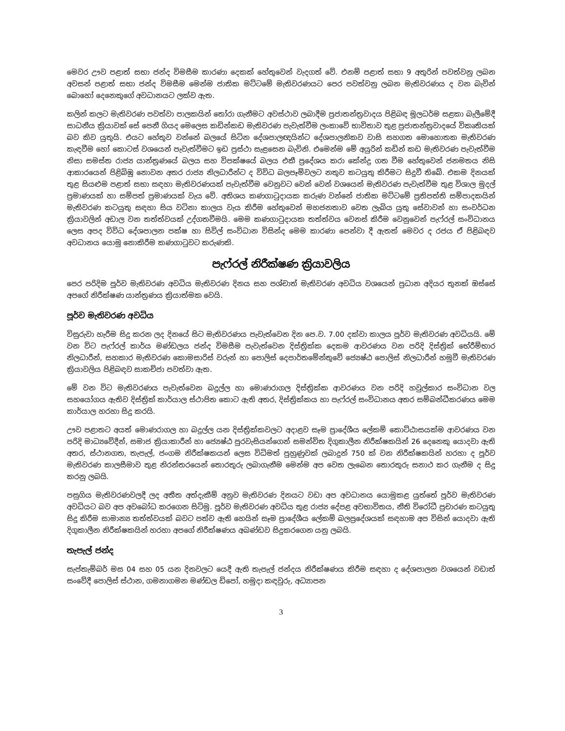මෙවර ඌව පළාත් සභා ජන්ද විමසීම කාරණා දෙකක් හේතුවෙන් වැදගත් වේ. එනම් පළාත් සභා 9 අතුරින් පවත්වනු ලබන අවසන් පළාත් සභා ජන්ද විමසීම මෙන්ම ජාතික මට්ටමේ මැතිවරණයට පෙර පවත්වනු ලබන මැතිවරණය ද වන බැවින් බොහෝ දෙනෙකුගේ අවධානයට ලක්ව ඇත.
කලින් කලට මැතිවරණ පවත්වා පාලකයින් තෝරා ගැනීමට අවස්ථාව ලබාදීම ප්‍රජාතන්ත්‍රවාදය පිළිබඳ මූලධර්ම සළකා බැලීමේදී සාධනීය ක්‍රියාවක් සේ පෙනී ගියද මෙලෙස කඩින්කඩ මැතිවරණ පැවැත්වීම ලංකාවේ භාවිතාව තුළ ප්‍රජාතන්ත්‍රවාදයේ විකෘතියක් බව කිව යුතුයි. එයට හේතුව වන්නේ බලයේ සිටින දේශපාලඥයින්ට දේශපාලනිකව වාසි සහගත මොහොතක මැතිවරණ කැඳවීම හෝ කොටස් වශයෙන් පැවැත්වීමට ඉඩ ප්‍රස්ථා සැළසෙන බැවිනි. එමෙන්ම මේ අයුරින් කඩින් කඩ මැතිවරණ පැවැත්වීම නිසා සමස්ත රාජ්‍ය යාන්ත්‍රණයේ බලය සහ විපක්ෂයේ බලය එකී ප්‍රදේශය කරා කේන්ද්‍ර ගත වීම හේතුවෙන් ජනමතය නිසි ආකාරයෙන් පිළිබිඹු නොවන අතර රාජ්‍ය නිලධාරීන්ට ද විවිධ බලපෑම්වලට නතුව කටයුතු කිරීමට සිදුවී තිබේ. එකම දිනයක් තුළ සියළුම පළාත් සභා සඳහා මැතිවරණයක් පැවැත්වීම වෙනුවට වෙන් වෙන් වශයෙන් මැතිවරණ පැවැත්වීම තුළ විශාල මුදල් ප්‍රමාණයක් හා සම්පත් ප්‍රමාණයක් වැය වේ. අතිශය කණගාටුදායක කරුණ වන්නේ ජාතික මට්ටමේ ප්‍රතිපත්ති සම්පාදකයින් මැතිවරණ කටයුතු සඳහා සිය වටිනා කාලය වැය කිරීම හේතුවෙන් මහජනතාව වෙත ලැබිය යුතු සේවාවන් හා සංවර්ධන ක්‍රියාවලින් අඩාල වන තත්ත්වයක් උද්ගතවීමයි. මෙම කණගාටුදායක තත්ත්වය වෙනස් කිරීම වෙනුවෙන් පැෆ්රල් සංවිධානය ලෙස අපද විවිධ දේශපාලන පක්ෂ හා සිවිල් සංවිධාන විසින්ද මෙම කාරණා පෙන්වා දී ඇතත් මෙවර ද රජය ඒ පිළිබඳව අවධානය යොමු නොකිරීම කණගාටුවට කරුණකි.
පැෆ්රල් නිරීක්ෂණ ක්‍රියාවලිය
පෙර පරිදිම පූර්ව මැතිවරණ අවධිය මැතිවරණ දිනය සහ පශ්චාත් මැතිවරණ අවධිය වශයෙන් ප්‍රධාන අදියර තුනක් ඔස්සේ අපගේ නිරීක්ෂණ යාන්ත්‍රණය ක්‍රියාත්මක වෙයි.
පූර්ව මැතිවරණ අවධිය
විසුරුවා හැරීම සිදු කරන ලද දිනයේ සිට මැතිවරණය පැවැත්වෙන දින පෙ.ව. 7.00 දක්වා කාලය පූර්ව මැතිවරණ අවධියයි. මේ වන විට පැෆ්රල් කාර්ය මණ්ඩලය ජන්ද විමසීම පැවැත්වෙන දිස්ත්‍රික්ක දෙකම ආවරණය වන පරිදි දිස්ත්‍රික් භේරීම්භාර නිලධාරීන්, සහකාර මැතිවරණ කොමසාරිස් වරුන් හා පොලිස් දෙපාර්තමේන්තුවේ ජ්‍යෙෂ්ඨ පොලිස් නිලධාරීන් හමුවී මැතිවරණ ක්‍රියාවලිය පිළිබඳව සාකච්ජා පවත්වා ඇත.
මේ වන විට මැතිවරණය පැවැත්වෙන බදුල්ල හා මොණරාගල දිස්ත්‍රික්ක ආවරණය වන පරිදි හවුල්කාර සංවිධාන වල සහයෝගය ඇතිව දිස්ත්‍රික් කාර්යාල ස්ථාපිත කොට ඇති අතර, දිස්ත්‍රික්කය හා පැෆ්රල් සංවිධානය අතර සම්බන්ධීකරණය මෙම කාර්යාල හරහා සිදු කරයි.
ඌව පළාතට අයත් මොණරාගල හා බදුල්ල යන දිස්ත්‍රික්කවලට අදාළව සෑම ප්‍රාදේශීය ලේකම් කොට්ඨාසයක්ම ආවරණය වන පරිදි මාධ්‍යවේදීන්, සමාජ ක්‍රියාකාරීන් හා ජ්‍යෙෂ්ඨ පුරවැසියන්ගෙන් සමන්විත දිගුකාලීන නිරීක්ෂකයින් 26 දෙනෙකු යොදවා ඇති අතර, ස්ථානගත, තැපැල්, ජංගම නිරීක්ෂකයන් ලෙස විධිමත් පුහුණුවක් ලබාදුන් 750 ක් වන නිරීක්ෂකයින් හරහා ද පූර්ව මැතිවරණ කාලසීමාව තුළ නිරන්තරයෙන් තොරතුරු ලබාගැනීම මෙන්ම අප වෙත ලැබෙන තොරතුරු සනාථ කර ගැනීම ද සිදු කරනු ලබයි.
පසුගිය මැතිවරණවලදී ලද අතීත අත්දැකීම් අනුව මැතිවරණ දිනයට වඩා අප අවධානය යොමුකළ යුත්තේ පූර්ව මැතිවරණ අවධියට බව අප අවබෝධ කරගෙන සිටිමු. පූර්ව මැතිවරණ අවධිය තුළ රාජ්‍ය දේපළ අවභාවිතය, නීති විරෝධී ප්‍රචාරණ කටයුතු සිදු කිරීම සාමාන්‍ය තත්ත්වයක් බවට පත්ව ඇති හෙයින් සෑම ප්‍රාදේශීය ලේකම් බලප්‍රදේශයක් සඳහාම අප විසින් යොදවා ඇති දිගුකාලීන නිරීක්ෂකයින් හරහා අපගේ නිරීක්ෂණය අඛණ්ඩව සිදුකරගෙන යනු ලබයි.
තැපැල් ජන්ද
සැප්තැම්බර් මස 04 සහ 05 යන දිනවලට යෙදී ඇති තැපැල් ජන්දය නිරීක්ෂණය කිරීම සඳහා ද දේශපාලන වශයෙන් වඩාත් සංවේදී පොලිස් ස්ථාන, ගමනාගමන මණ්ඩල ඩිපෝ, හමුදා කඳවුරු, අධ්‍යාපන
3